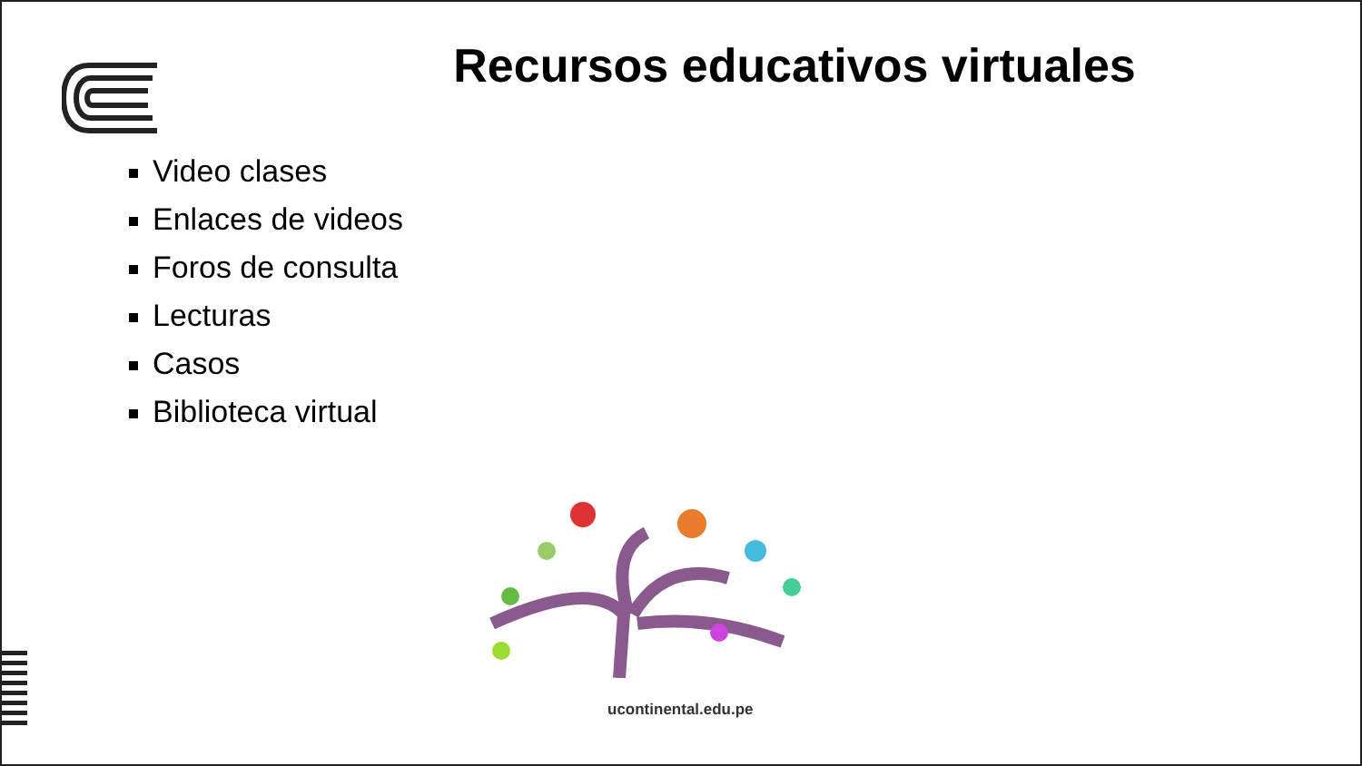Recursos educativos virtuales
Video clases
Enlaces de videos
Foros de consulta
Lecturas
Casos
Biblioteca virtual
ucontinental.edu.pe